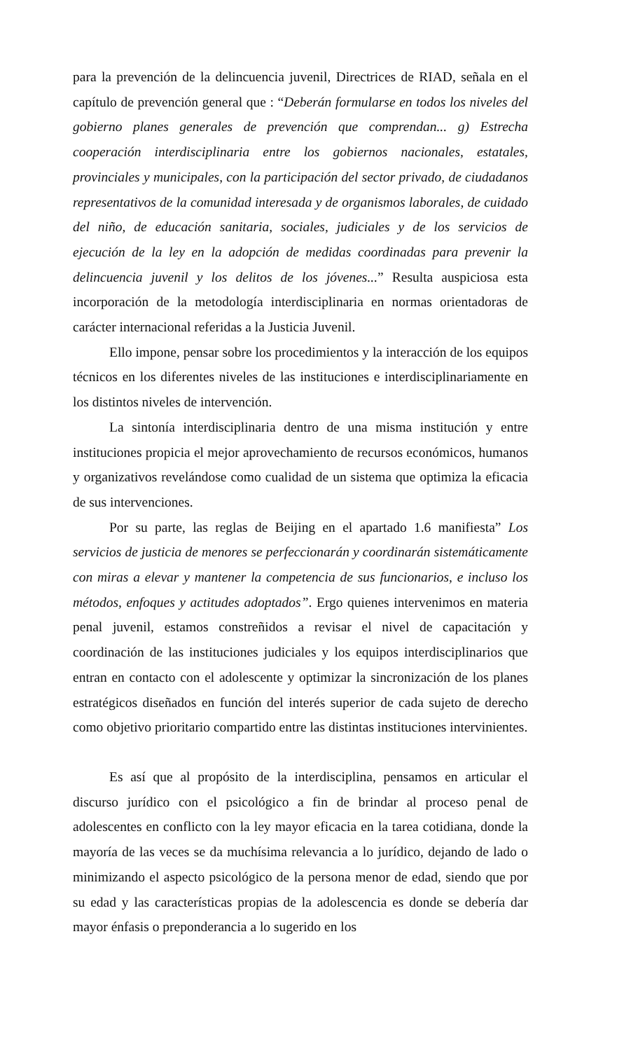para la prevención de la delincuencia juvenil, Directrices de RIAD, señala en el capítulo de prevención general que : “Deberán formularse en todos los niveles del gobierno planes generales de prevención que comprendan... g) Estrecha cooperación interdisciplinaria entre los gobiernos nacionales, estatales, provinciales y municipales, con la participación del sector privado, de ciudadanos representativos de la comunidad interesada y de organismos laborales, de cuidado del niño, de educación sanitaria, sociales, judiciales y de los servicios de ejecución de la ley en la adopción de medidas coordinadas para prevenir la delincuencia juvenil y los delitos de los jóvenes...” Resulta auspiciosa esta incorporación de la metodología interdisciplinaria en normas orientadoras de carácter internacional referidas a la Justicia Juvenil.
Ello impone, pensar sobre los procedimientos y la interacción de los equipos técnicos en los diferentes niveles de las instituciones e interdisciplinariamente en los distintos niveles de intervención.
La sintonía interdisciplinaria dentro de una misma institución y entre instituciones propicia el mejor aprovechamiento de recursos económicos, humanos y organizativos revelándose como cualidad de un sistema que optimiza la eficacia de sus intervenciones.
Por su parte, las reglas de Beijing en el apartado 1.6 manifiesta” Los servicios de justicia de menores se perfeccionarán y coordinarán sistemáticamente con miras a elevar y mantener la competencia de sus funcionarios, e incluso los métodos, enfoques y actitudes adoptados”. Ergo quienes intervenimos en materia penal juvenil, estamos constreñidos a revisar el nivel de capacitación y coordinación de las instituciones judiciales y los equipos interdisciplinarios que entran en contacto con el adolescente y optimizar la sincronización de los planes estratégicos diseñados en función del interés superior de cada sujeto de derecho como objetivo prioritario compartido entre las distintas instituciones intervinientes.
Es así que al propósito de la interdisciplina, pensamos en articular el discurso jurídico con el psicológico a fin de brindar al proceso penal de adolescentes en conflicto con la ley mayor eficacia en la tarea cotidiana, donde la mayoría de las veces se da muchísima relevancia a lo jurídico, dejando de lado o minimizando el aspecto psicológico de la persona menor de edad, siendo que por su edad y las características propias de la adolescencia es donde se debería dar mayor énfasis o preponderancia a lo sugerido en los